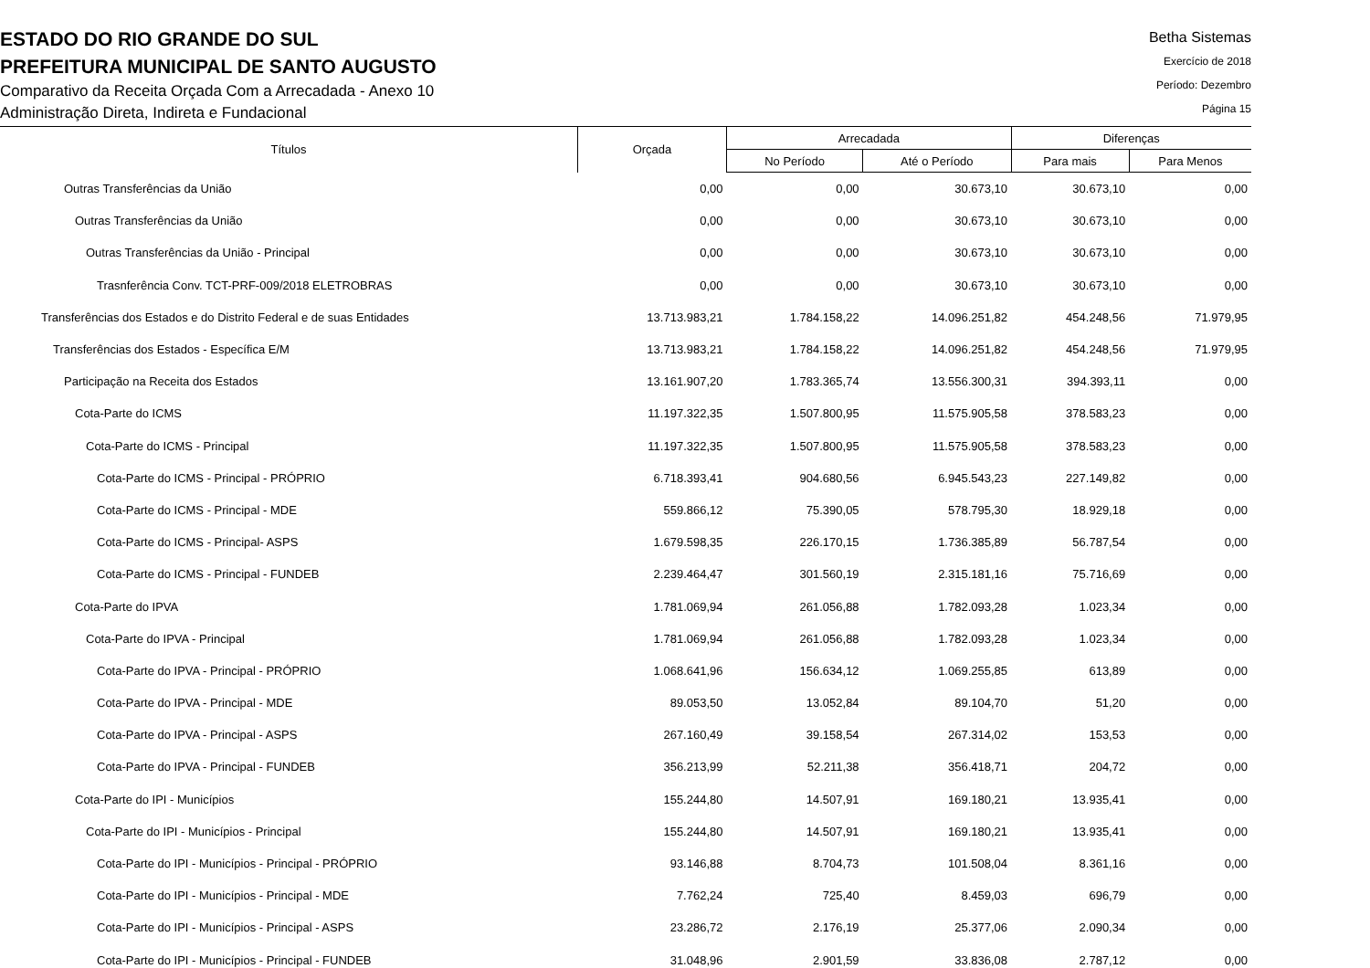ESTADO DO RIO GRANDE DO SUL
PREFEITURA MUNICIPAL DE SANTO AUGUSTO
Comparativo da Receita Orçada Com a Arrecadada - Anexo 10
Administração Direta, Indireta e Fundacional
Betha Sistemas
Exercício de 2018
Período: Dezembro
Página 15
| Títulos | Orçada | Arrecadada | | Diferenças | |
| --- | --- | --- | --- | --- | --- |
| | | No Período | Até o Período | Para mais | Para Menos |
| Outras Transferências da União | 0,00 | 0,00 | 30.673,10 | 30.673,10 | 0,00 |
| Outras Transferências da União | 0,00 | 0,00 | 30.673,10 | 30.673,10 | 0,00 |
| Outras Transferências da União - Principal | 0,00 | 0,00 | 30.673,10 | 30.673,10 | 0,00 |
| Trasnferência Conv. TCT-PRF-009/2018 ELETROBRAS | 0,00 | 0,00 | 30.673,10 | 30.673,10 | 0,00 |
| Transferências dos Estados e do Distrito Federal e de suas Entidades | 13.713.983,21 | 1.784.158,22 | 14.096.251,82 | 454.248,56 | 71.979,95 |
| Transferências dos Estados - Específica E/M | 13.713.983,21 | 1.784.158,22 | 14.096.251,82 | 454.248,56 | 71.979,95 |
| Participação na Receita dos Estados | 13.161.907,20 | 1.783.365,74 | 13.556.300,31 | 394.393,11 | 0,00 |
| Cota-Parte do ICMS | 11.197.322,35 | 1.507.800,95 | 11.575.905,58 | 378.583,23 | 0,00 |
| Cota-Parte do ICMS - Principal | 11.197.322,35 | 1.507.800,95 | 11.575.905,58 | 378.583,23 | 0,00 |
| Cota-Parte do ICMS - Principal - PRÓPRIO | 6.718.393,41 | 904.680,56 | 6.945.543,23 | 227.149,82 | 0,00 |
| Cota-Parte do ICMS - Principal - MDE | 559.866,12 | 75.390,05 | 578.795,30 | 18.929,18 | 0,00 |
| Cota-Parte do ICMS - Principal- ASPS | 1.679.598,35 | 226.170,15 | 1.736.385,89 | 56.787,54 | 0,00 |
| Cota-Parte do ICMS - Principal - FUNDEB | 2.239.464,47 | 301.560,19 | 2.315.181,16 | 75.716,69 | 0,00 |
| Cota-Parte do IPVA | 1.781.069,94 | 261.056,88 | 1.782.093,28 | 1.023,34 | 0,00 |
| Cota-Parte do IPVA - Principal | 1.781.069,94 | 261.056,88 | 1.782.093,28 | 1.023,34 | 0,00 |
| Cota-Parte do IPVA - Principal - PRÓPRIO | 1.068.641,96 | 156.634,12 | 1.069.255,85 | 613,89 | 0,00 |
| Cota-Parte do IPVA - Principal - MDE | 89.053,50 | 13.052,84 | 89.104,70 | 51,20 | 0,00 |
| Cota-Parte do IPVA - Principal - ASPS | 267.160,49 | 39.158,54 | 267.314,02 | 153,53 | 0,00 |
| Cota-Parte do IPVA - Principal - FUNDEB | 356.213,99 | 52.211,38 | 356.418,71 | 204,72 | 0,00 |
| Cota-Parte do IPI - Municípios | 155.244,80 | 14.507,91 | 169.180,21 | 13.935,41 | 0,00 |
| Cota-Parte do IPI - Municípios - Principal | 155.244,80 | 14.507,91 | 169.180,21 | 13.935,41 | 0,00 |
| Cota-Parte do IPI - Municípios - Principal - PRÓPRIO | 93.146,88 | 8.704,73 | 101.508,04 | 8.361,16 | 0,00 |
| Cota-Parte do IPI - Municípios - Principal - MDE | 7.762,24 | 725,40 | 8.459,03 | 696,79 | 0,00 |
| Cota-Parte do IPI - Municípios - Principal - ASPS | 23.286,72 | 2.176,19 | 25.377,06 | 2.090,34 | 0,00 |
| Cota-Parte do IPI - Municípios - Principal - FUNDEB | 31.048,96 | 2.901,59 | 33.836,08 | 2.787,12 | 0,00 |